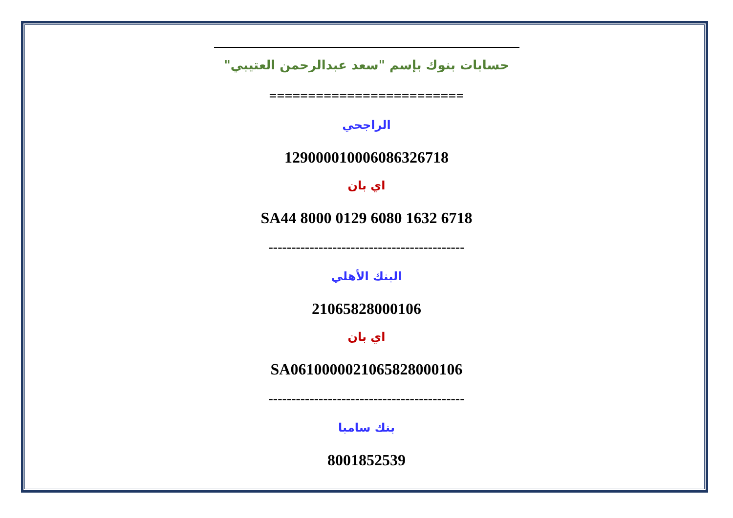حسابات بنوك بإسم "سعد عبدالرحمن العتيبي"
=========================
الراجحي
129000010006086326718
اي بان
SA44 8000 0129 6080 1632 6718
-------------------------------------------
البنك الأهلي
21065828000106
اي بان
SA0610000021065828000106
-------------------------------------------
بنك سامبا
8001852539